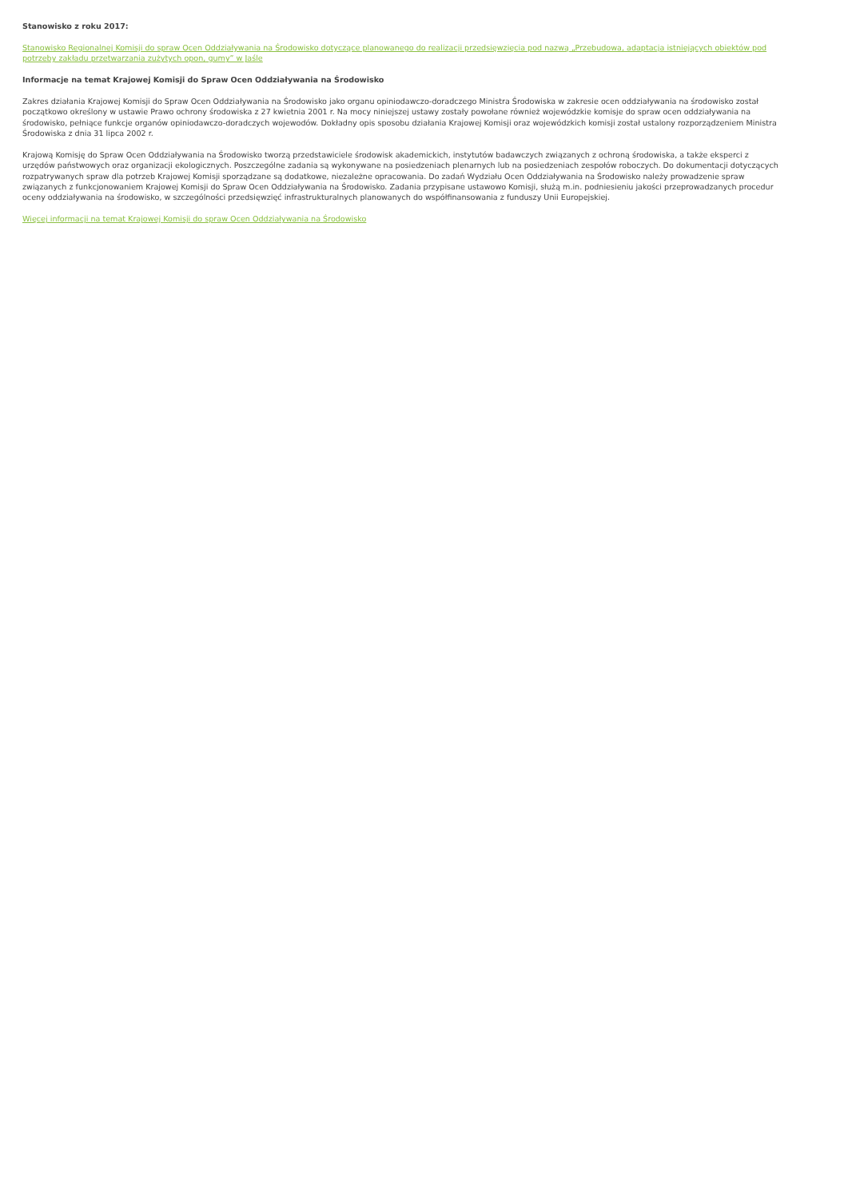Stanowisko z roku 2017:
Stanowisko Regionalnej Komisji do spraw Ocen Oddziaływania na Środowisko dotyczące planowanego do realizacji przedsięwzięcia pod nazwą „Przebudowa, adaptacja istniejących obiektów pod potrzeby zakładu przetwarzania zużytych opon, gumy” w Jaśle
Informacje na temat Krajowej Komisji do Spraw Ocen Oddziaływania na Środowisko
Zakres działania Krajowej Komisji do Spraw Ocen Oddziaływania na Środowisko jako organu opiniodawczo-doradczego Ministra Środowiska w zakresie ocen oddziaływania na środowisko został początkowo określony w ustawie Prawo ochrony środowiska z 27 kwietnia 2001 r. Na mocy niniejszej ustawy zostały powołane również wojewódzkie komisje do spraw ocen oddziaływania na środowisko, pełniące funkcje organów opiniodawczo-doradczych wojewodów. Dokładny opis sposobu działania Krajowej Komisji oraz wojewódzkich komisji został ustalony rozporządzeniem Ministra Środowiska z dnia 31 lipca 2002 r.
Krajową Komisję do Spraw Ocen Oddziaływania na Środowisko tworzą przedstawiciele środowisk akademickich, instytutów badawczych związanych z ochroną środowiska, a także eksperci z urzędów państwowych oraz organizacji ekologicznych. Poszczególne zadania są wykonywane na posiedzeniach plenarnych lub na posiedzeniach zespołów roboczych. Do dokumentacji dotyczących rozpatrywanych spraw dla potrzeb Krajowej Komisji sporządzane są dodatkowe, niezależne opracowania. Do zadań Wydziału Ocen Oddziaływania na Środowisko należy prowadzenie spraw związanych z funkcjonowaniem Krajowej Komisji do Spraw Ocen Oddziaływania na Środowisko. Zadania przypisane ustawowo Komisji, służą m.in. podniesieniu jakości przeprowadzanych procedur oceny oddziaływania na środowisko, w szczególności przedsięwzięć infrastrukturalnych planowanych do współfinansowania z funduszy Unii Europejskiej.
Więcej informacji na temat Krajowej Komisji do spraw Ocen Oddziaływania na Środowisko